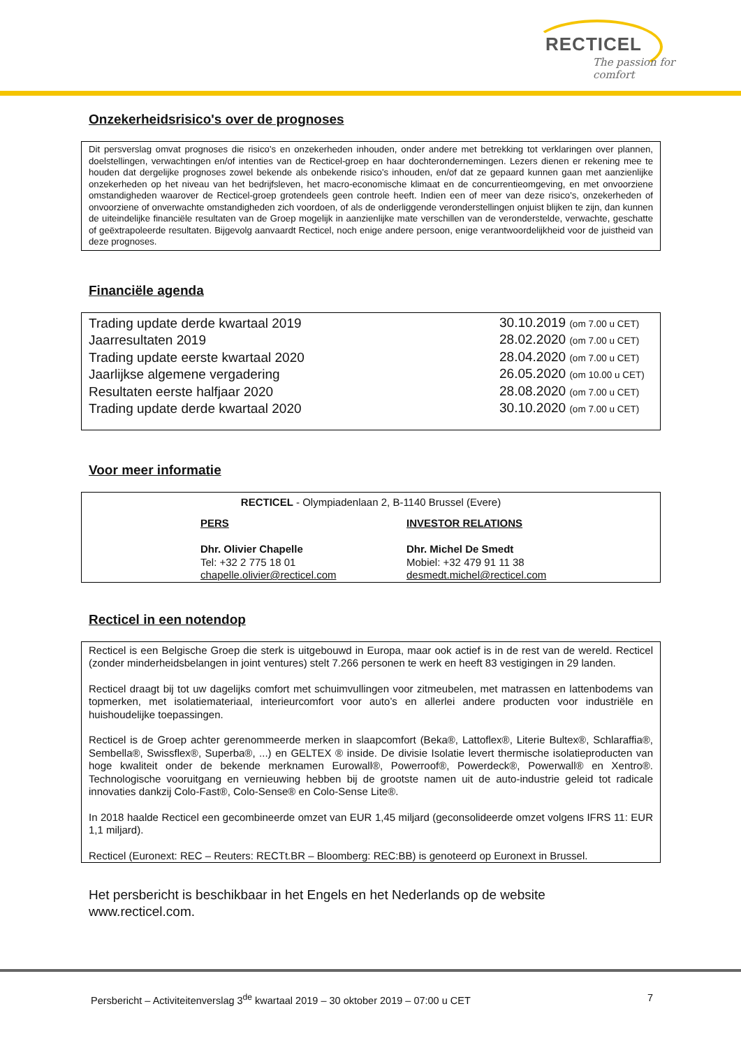RECTICEL
The passion for comfort
Onzekerheidsrisico's over de prognoses
Dit persverslag omvat prognoses die risico's en onzekerheden inhouden, onder andere met betrekking tot verklaringen over plannen, doelstellingen, verwachtingen en/of intenties van de Recticel-groep en haar dochterondernemingen. Lezers dienen er rekening mee te houden dat dergelijke prognoses zowel bekende als onbekende risico's inhouden, en/of dat ze gepaard kunnen gaan met aanzienlijke onzekerheden op het niveau van het bedrijfsleven, het macro-economische klimaat en de concurrentieomgeving, en met onvoorziene omstandigheden waarover de Recticel-groep grotendeels geen controle heeft. Indien een of meer van deze risico's, onzekerheden of onvoorziene of onverwachte omstandigheden zich voordoen, of als de onderliggende veronderstellingen onjuist blijken te zijn, dan kunnen de uiteindelijke financiële resultaten van de Groep mogelijk in aanzienlijke mate verschillen van de veronderstelde, verwachte, geschatte of geëxtrapoleerde resultaten. Bijgevolg aanvaardt Recticel, noch enige andere persoon, enige verantwoordelijkheid voor de juistheid van deze prognoses.
Financiële agenda
| Trading update derde kwartaal 2019 | 30.10.2019 (om 7.00 u CET) |
| Jaarresultaten 2019 | 28.02.2020 (om 7.00 u CET) |
| Trading update eerste kwartaal 2020 | 28.04.2020 (om 7.00 u CET) |
| Jaarlijkse algemene vergadering | 26.05.2020 (om 10.00 u CET) |
| Resultaten eerste halfjaar 2020 | 28.08.2020 (om 7.00 u CET) |
| Trading update derde kwartaal 2020 | 30.10.2020 (om 7.00 u CET) |
Voor meer informatie
RECTICEL - Olympiadenlaan 2, B-1140 Brussel (Evere)
| PERS Dhr. Olivier Chapelle Tel: +32 2 775 18 01 chapelle.olivier@recticel.com | INVESTOR RELATIONS Dhr. Michel De Smedt Mobiel: +32 479 91 11 38 desmedt.michel@recticel.com |
Recticel in een notendop
Recticel is een Belgische Groep die sterk is uitgebouwd in Europa, maar ook actief is in de rest van de wereld. Recticel (zonder minderheidsbelangen in joint ventures) stelt 7.266 personen te werk en heeft 83 vestigingen in 29 landen.
Recticel draagt bij tot uw dagelijks comfort met schuimvullingen voor zitmeubelen, met matrassen en lattenbodems van topmerken, met isolatiemateriaal, interieurcomfort voor auto’s en allerlei andere producten voor industriële en huishoudelijke toepassingen.
Recticel is de Groep achter gerenommeerde merken in slaapcomfort (Beka®, Lattoflex®, Literie Bultex®, Schlaraffia®, Sembella®, Swissflex®, Superba®, ...) en GELTEX ® inside. De divisie Isolatie levert thermische isolatieproducten van hoge kwaliteit onder de bekende merknamen Eurowall®, Powerroof®, Powerdeck®, Powerwall® en Xentro®. Technologische vooruitgang en vernieuwing hebben bij de grootste namen uit de auto-industrie geleid tot radicale innovaties dankzij Colo-Fast®, Colo-Sense® en Colo-Sense Lite®.
In 2018 haalde Recticel een gecombineerde omzet van EUR 1,45 miljard (geconsolideerde omzet volgens IFRS 11: EUR 1,1 miljard).
Recticel (Euronext: REC – Reuters: RECTt.BR – Bloomberg: REC:BB) is genoteerd op Euronext in Brussel.
Het persbericht is beschikbaar in het Engels en het Nederlands op de website
www.recticel.com.
Persbericht – Activiteitenverslag 3<sup>de</sup> kwartaal 2019 – 30 oktober 2019 – 07:00 u CET 7